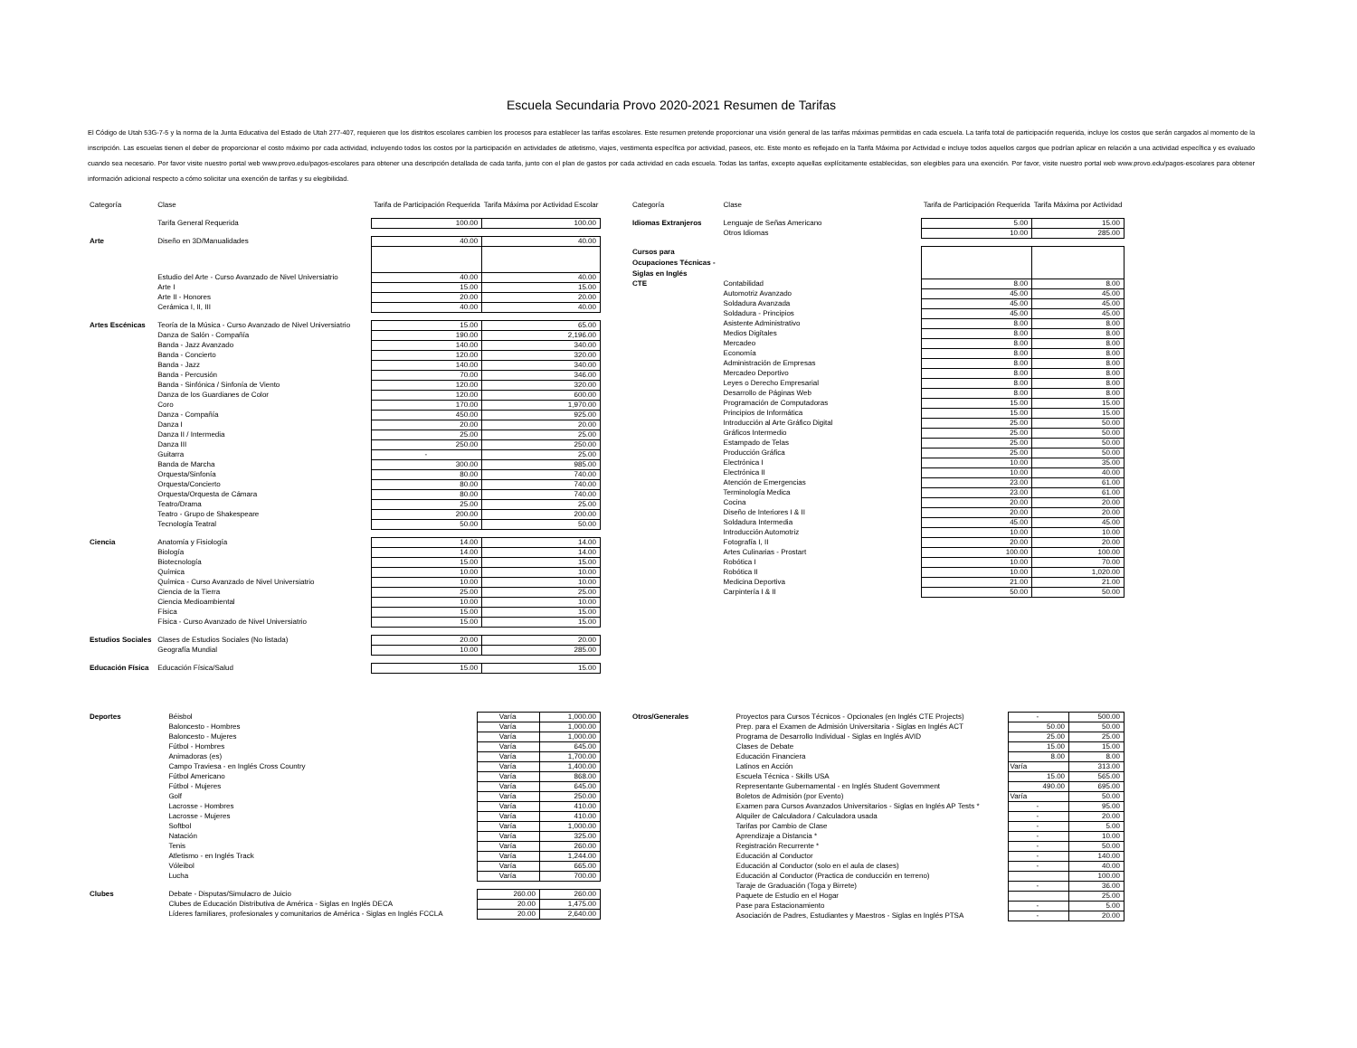Escuela Secundaria Provo 2020-2021 Resumen de Tarifas
El Código de Utah 53G-7-5 y la norma de la Junta Educativa del Estado de Utah 277-407, requieren que los distritos escolares cambien los procesos para establecer las tarifas escolares. Este resumen pretende proporcionar una visión general de las tarifas máximas permitidas en cada escuela. La tarifa total de participación requerida, incluye los costos que serán cargados al momento de la inscripción. Las escuelas tienen el deber de proporcionar el costo máximo por cada actividad, incluyendo todos los costos por la participación en actividades de atletismo, viajes, vestimenta específica por actividad, paseos, etc. Este monto es reflejado en la Tarifa Máxima por Actividad e incluye todos aquellos cargos que podrían aplicar en relación a una actividad específica y es evaluado cuando sea necesario. Por favor visite nuestro portal web www.provo.edu/pagos-escolares para obtener una descripción detallada de cada tarifa, junto con el plan de gastos por cada actividad en cada escuela. Todas las tarifas, excepto aquellas explícitamente establecidas, son elegibles para una exención. Por favor, visite nuestro portal web www.provo.edu/pagos-escolares para obtener información adicional respecto a cómo solicitar una exención de tarifas y su elegibilidad.
| Categoría | Clase | Tarifa de Participación Requerida | Tarifa Máxima por Actividad Escolar |
| --- | --- | --- | --- |
| | Tarifa General Requerida | 100.00 | 100.00 |
| Arte | Diseño en 3D/Manualidades | 40.00 | 40.00 |
| | Estudio del Arte - Curso Avanzado de Nivel Universiatrio | 40.00 | 40.00 |
| | Arte I | 15.00 | 15.00 |
| | Arte II - Honores | 20.00 | 20.00 |
| | Cerámica I, II, III | 40.00 | 40.00 |
| Artes Escénicas | Teoría de la Música - Curso Avanzado de Nivel Universiatrio | 15.00 | 65.00 |
| | Danza de Salón - Compañía | 190.00 | 2,196.00 |
| | Banda - Jazz Avanzado | 140.00 | 340.00 |
| | Banda - Concierto | 120.00 | 320.00 |
| | Banda - Jazz | 140.00 | 340.00 |
| | Banda - Percusión | 70.00 | 346.00 |
| | Banda - Sinfónica / Sinfonía de Viento | 120.00 | 320.00 |
| | Danza de los Guardianes de Color | 120.00 | 600.00 |
| | Coro | 170.00 | 1,970.00 |
| | Danza - Compañía | 450.00 | 925.00 |
| | Danza I | 20.00 | 20.00 |
| | Danza II / Intermedia | 25.00 | 25.00 |
| | Danza III | 250.00 | 250.00 |
| | Guitarra | - | 25.00 |
| | Banda de Marcha | 300.00 | 985.00 |
| | Orquesta/Sinfonía | 80.00 | 740.00 |
| | Orquesta/Concierto | 80.00 | 740.00 |
| | Orquesta/Orquesta de Cámara | 80.00 | 740.00 |
| | Teatro/Drama | 25.00 | 25.00 |
| | Teatro - Grupo de Shakespeare | 200.00 | 200.00 |
| | Tecnología Teatral | 50.00 | 50.00 |
| Ciencia | Anatomía y Fisiología | 14.00 | 14.00 |
| | Biología | 14.00 | 14.00 |
| | Biotecnología | 15.00 | 15.00 |
| | Química | 10.00 | 10.00 |
| | Química - Curso Avanzado de Nivel Universiatrio | 10.00 | 10.00 |
| | Ciencia de la Tierra | 25.00 | 25.00 |
| | Ciencia Medioambiental | 10.00 | 10.00 |
| | Física | 15.00 | 15.00 |
| | Física - Curso Avanzado de Nivel Universiatrio | 15.00 | 15.00 |
| Estudios Sociales | Clases de Estudios Sociales (No listada) | 20.00 | 20.00 |
| | Geografía Mundial | 10.00 | 285.00 |
| Educación Física | Educación Física/Salud | 15.00 | 15.00 |
| Categoría | Clase | Tarifa de Participación Requerida | Tarifa Máxima por Actividad |
| --- | --- | --- | --- |
| Idiomas Extranjeros | Lenguaje de Señas Americano | 5.00 | 15.00 |
| | Otros Idiomas | 10.00 | 285.00 |
| Cursos para Ocupaciones Técnicas - Siglas en Inglés | | | |
| CTE | Contabilidad | 8.00 | 8.00 |
| | Automotriz Avanzado | 45.00 | 45.00 |
| | Soldadura Avanzada | 45.00 | 45.00 |
| | Soldadura - Principios | 45.00 | 45.00 |
| | Asistente Administrativo | 8.00 | 8.00 |
| | Medios Digítales | 8.00 | 8.00 |
| | Mercadeo | 8.00 | 8.00 |
| | Economía | 8.00 | 8.00 |
| | Administración de Empresas | 8.00 | 8.00 |
| | Mercadeo Deportivo | 8.00 | 8.00 |
| | Leyes o Derecho Empresarial | 8.00 | 8.00 |
| | Desarrollo de Páginas Web | 8.00 | 8.00 |
| | Programación de Computadoras | 15.00 | 15.00 |
| | Principios de Informática | 15.00 | 15.00 |
| | Introducción al Arte Gráfico Digital | 25.00 | 50.00 |
| | Gráficos Intermedio | 25.00 | 50.00 |
| | Estampado de Telas | 25.00 | 50.00 |
| | Producción Gráfica | 25.00 | 50.00 |
| | Electrónica I | 10.00 | 35.00 |
| | Electrónica II | 10.00 | 40.00 |
| | Atención de Emergencias | 23.00 | 61.00 |
| | Terminología Medica | 23.00 | 61.00 |
| | Cocina | 20.00 | 20.00 |
| | Diseño de Interiores I & II | 20.00 | 20.00 |
| | Soldadura Intermedia | 45.00 | 45.00 |
| | Introducción Automotriz | 10.00 | 10.00 |
| | Fotografía I, II | 20.00 | 20.00 |
| | Artes Culinarias - Prostart | 100.00 | 100.00 |
| | Robótica I | 10.00 | 70.00 |
| | Robótica II | 10.00 | 1,020.00 |
| | Medicina Deportiva | 21.00 | 21.00 |
| | Carpintería I & II | 50.00 | 50.00 |
| Deportes | Béisbol | Varía | 1,000.00 |
| | Baloncesto - Hombres | Varía | 1,000.00 |
| | Baloncesto - Mujeres | Varía | 1,000.00 |
| | Fútbol - Hombres | Varía | 645.00 |
| | Animadoras (es) | Varía | 1,700.00 |
| | Campo Traviesa - en Inglés Cross Country | Varía | 1,400.00 |
| | Fútbol Americano | Varía | 868.00 |
| | Fútbol - Mujeres | Varía | 645.00 |
| | Golf | Varía | 250.00 |
| | Lacrosse - Hombres | Varía | 410.00 |
| | Lacrosse - Mujeres | Varía | 410.00 |
| | Softbol | Varía | 1,000.00 |
| | Natación | Varía | 325.00 |
| | Tenis | Varía | 260.00 |
| | Atletismo - en Inglés Track | Varía | 1,244.00 |
| | Vóleibol | Varía | 665.00 |
| | Lucha | Varía | 700.00 |
| Clubes | Debate - Disputas/Simulacro de Juicio | 260.00 | 260.00 |
| | Clubes de Educación Distributiva de América - Siglas en Inglés DECA | 20.00 | 1,475.00 |
| | Líderes familiares, profesionales y comunitarios de América - Siglas en Inglés FCCLA | 20.00 | 2,640.00 |
| Otros/Generales | Proyectos para Cursos Técnicos - Opcionales (en Inglés CTE Projects) | - | 500.00 |
| | Prep. para el Examen de Admisión Universitaria - Siglas en Inglés ACT | 50.00 | 50.00 |
| | Programa de Desarrollo Individual - Siglas en Inglés AVID | 25.00 | 25.00 |
| | Clases de Debate | 15.00 | 15.00 |
| | Educación Financiera | 8.00 | 8.00 |
| | Latinos en Acción | Varía | 313.00 |
| | Escuela Técnica - Skills USA | 15.00 | 565.00 |
| | Representante Gubernamental - en Inglés Student Government | 490.00 | 695.00 |
| | Boletos de Admisión (por Evento) | Varía | 50.00 |
| | Examen para Cursos Avanzados Universitarios - Siglas en Inglés AP Tests * | - | 95.00 |
| | Alquiler de Calculadora / Calculadora usada | - | 20.00 |
| | Tarifas por Cambio de Clase | - | 5.00 |
| | Aprendizaje a Distancia * | - | 10.00 |
| | Registración Recurrente * | - | 50.00 |
| | Educación al Conductor | - | 140.00 |
| | Educación al Conductor (solo en el aula de clases) | - | 40.00 |
| | Educación al Conductor (Practica de conducción en terreno) | | 100.00 |
| | Taraje de Graduación (Toga y Birrete) | - | 36.00 |
| | Paquete de Estudio en el Hogar | | 25.00 |
| | Pase para Estacionamiento | - | 5.00 |
| | Asociación de Padres, Estudiantes y Maestros - Siglas en Inglés PTSA | - | 20.00 |